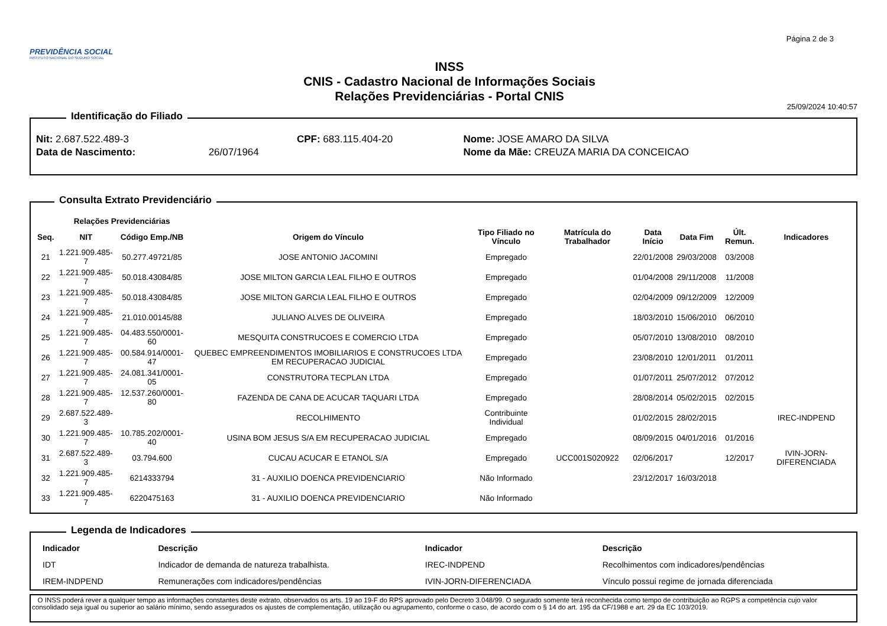PREVIDÊNCIA SOCIAL
INSTITUTO NACIONAL DO SEGURO SOCIAL
INSS
CNIS - Cadastro Nacional de Informações Sociais
Relações Previdenciárias - Portal CNIS
Página 2 de 3
25/09/2024 10:40:57
Identificação do Filiado
| Nit: 2.687.522.489-3 | | CPF: 683.115.404-20 | Nome: JOSE AMARO DA SILVA |
| Data de Nascimento: | 26/07/1964 | | Nome da Mãe: CREUZA MARIA DA CONCEICAO |
Consulta Extrato Previdenciário
| | Relações Previdenciárias | | | | | | | | |
| --- | --- | --- | --- | --- | --- | --- | --- | --- | --- |
| Seq. | NIT | Código Emp./NB | Origem do Vínculo | Tipo Filiado no Vínculo | Matrícula do Trabalhador | Data Início | Data Fim | Últ. Remun. | Indicadores |
| 21 | 1.221.909.485-7 | 50.277.49721/85 | JOSE ANTONIO JACOMINI | Empregado | | 22/01/2008 | 29/03/2008 | 03/2008 | |
| 22 | 1.221.909.485-7 | 50.018.43084/85 | JOSE MILTON GARCIA LEAL FILHO E OUTROS | Empregado | | 01/04/2008 | 29/11/2008 | 11/2008 | |
| 23 | 1.221.909.485-7 | 50.018.43084/85 | JOSE MILTON GARCIA LEAL FILHO E OUTROS | Empregado | | 02/04/2009 | 09/12/2009 | 12/2009 | |
| 24 | 1.221.909.485-7 | 21.010.00145/88 | JULIANO ALVES DE OLIVEIRA | Empregado | | 18/03/2010 | 15/06/2010 | 06/2010 | |
| 25 | 1.221.909.485-7 | 04.483.550/0001-60 | MESQUITA CONSTRUCOES E COMERCIO LTDA | Empregado | | 05/07/2010 | 13/08/2010 | 08/2010 | |
| 26 | 1.221.909.485-7 | 00.584.914/0001-47 | QUEBEC EMPREENDIMENTOS IMOBILIARIOS E CONSTRUCOES LTDA EM RECUPERACAO JUDICIAL | Empregado | | 23/08/2010 | 12/01/2011 | 01/2011 | |
| 27 | 1.221.909.485-7 | 24.081.341/0001-05 | CONSTRUTORA TECPLAN LTDA | Empregado | | 01/07/2011 | 25/07/2012 | 07/2012 | |
| 28 | 1.221.909.485-7 | 12.537.260/0001-80 | FAZENDA DE CANA DE ACUCAR TAQUARI LTDA | Empregado | | 28/08/2014 | 05/02/2015 | 02/2015 | |
| 29 | 2.687.522.489-3 | | RECOLHIMENTO | Contribuinte Individual | | 01/02/2015 | 28/02/2015 | | IREC-INDPEND |
| 30 | 1.221.909.485-7 | 10.785.202/0001-40 | USINA BOM JESUS S/A EM RECUPERACAO JUDICIAL | Empregado | | 08/09/2015 | 04/01/2016 | 01/2016 | |
| 31 | 2.687.522.489-3 | 03.794.600 | CUCAU ACUCAR E ETANOL S/A | Empregado | UCC001S020922 | 02/06/2017 | | 12/2017 | IVIN-JORN-DIFERENCIADA |
| 32 | 1.221.909.485-7 | 6214333794 | 31 - AUXILIO DOENCA PREVIDENCIARIO | Não Informado | | 23/12/2017 | 16/03/2018 | | |
| 33 | 1.221.909.485-7 | 6220475163 | 31 - AUXILIO DOENCA PREVIDENCIARIO | Não Informado | | | | | |
Legenda de Indicadores
| Indicador | Descrição | Indicador | Descrição |
| --- | --- | --- | --- |
| IDT | Indicador de demanda de natureza trabalhista. | IREC-INDPEND | Recolhimentos com indicadores/pendências |
| IREM-INDPEND | Remunerações com indicadores/pendências | IVIN-JORN-DIFERENCIADA | Vínculo possui regime de jornada diferenciada |
O INSS poderá rever a qualquer tempo as informações constantes deste extrato, observados os arts. 19 ao 19-F do RPS aprovado pelo Decreto 3.048/99. O segurado somente terá reconhecida como tempo de contribuição ao RGPS a competência cujo valor consolidado seja igual ou superior ao salário mínimo, sendo assegurados os ajustes de complementação, utilização ou agrupamento, conforme o caso, de acordo com o § 14 do art. 195 da CF/1988 e art. 29 da EC 103/2019.